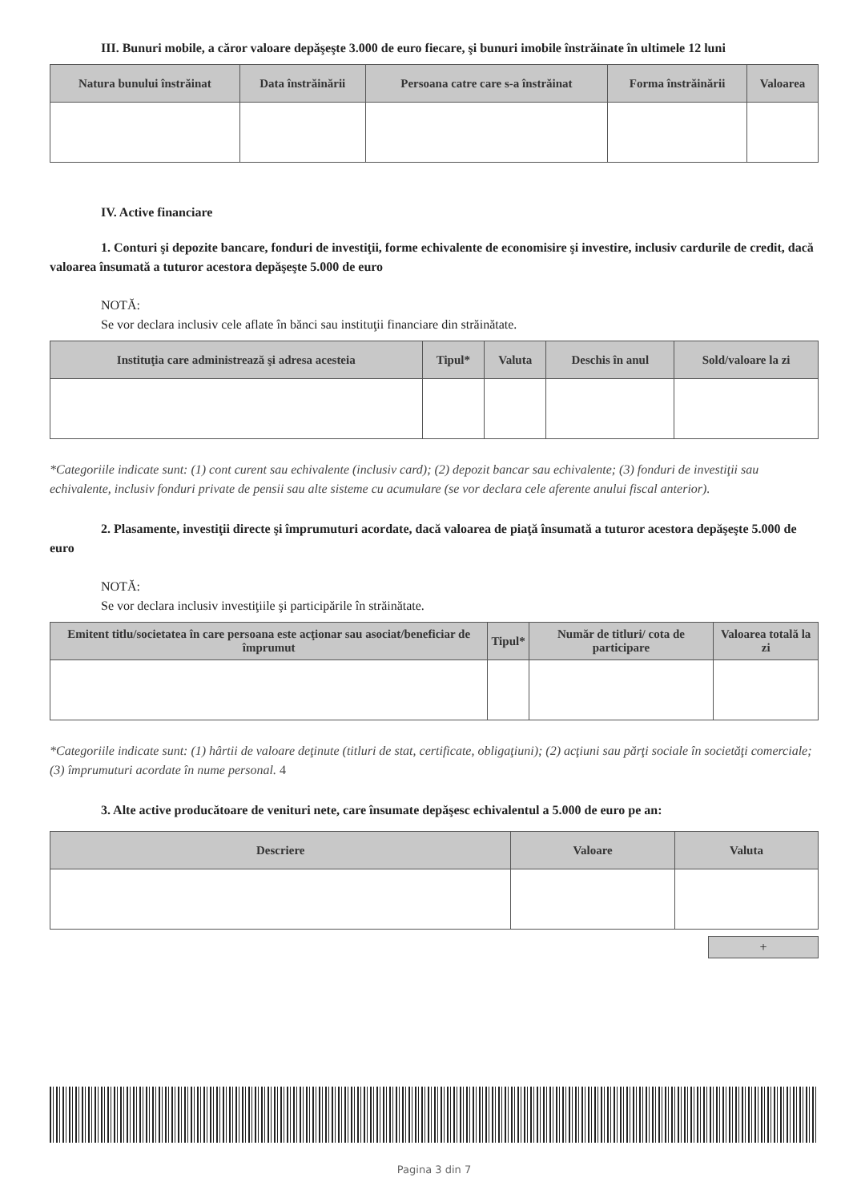III. Bunuri mobile, a căror valoare depăşeşte 3.000 de euro fiecare, şi bunuri imobile înstrăinate în ultimele 12 luni
| Natura bunului înstrăinat | Data înstrăinării | Persoana catre care s-a înstrăinat | Forma înstrăinării | Valoarea |
| --- | --- | --- | --- | --- |
IV. Active financiare
1. Conturi şi depozite bancare, fonduri de investiţii, forme echivalente de economisire şi investire, inclusiv cardurile de credit, dacă valoarea însumată a tuturor acestora depăşeşte 5.000 de euro
NOTĂ:
Se vor declara inclusiv cele aflate în bănci sau instituţii financiare din străinătate.
| Instituţia care administrează şi adresa acesteia | Tipul* | Valuta | Deschis în anul | Sold/valoare la zi |
| --- | --- | --- | --- | --- |
*Categoriile indicate sunt: (1) cont curent sau echivalente (inclusiv card); (2) depozit bancar sau echivalente; (3) fonduri de investiţii sau echivalente, inclusiv fonduri private de pensii sau alte sisteme cu acumulare (se vor declara cele aferente anului fiscal anterior).
2. Plasamente, investiţii directe şi împrumuturi acordate, dacă valoarea de piaţă însumată a tuturor acestora depăşeşte 5.000 de euro
NOTĂ:
Se vor declara inclusiv investiţiile şi participările în străinătate.
| Emitent titlu/societatea în care persoana este acţionar sau asociat/beneficiar de împrumut | Tipul* | Număr de titluri/ cota de participare | Valoarea totală la zi |
| --- | --- | --- | --- |
*Categoriile indicate sunt: (1) hârtii de valoare deţinute (titluri de stat, certificate, obligaţiuni); (2) acţiuni sau părţi sociale în societăţi comerciale; (3) împrumuturi acordate în nume personal. 4
3. Alte active producătoare de venituri nete, care însumate depăşesc echivalentul a 5.000 de euro pe an:
| Descriere | Valoare | Valuta |
| --- | --- | --- |
+
Pagina 3 din 7